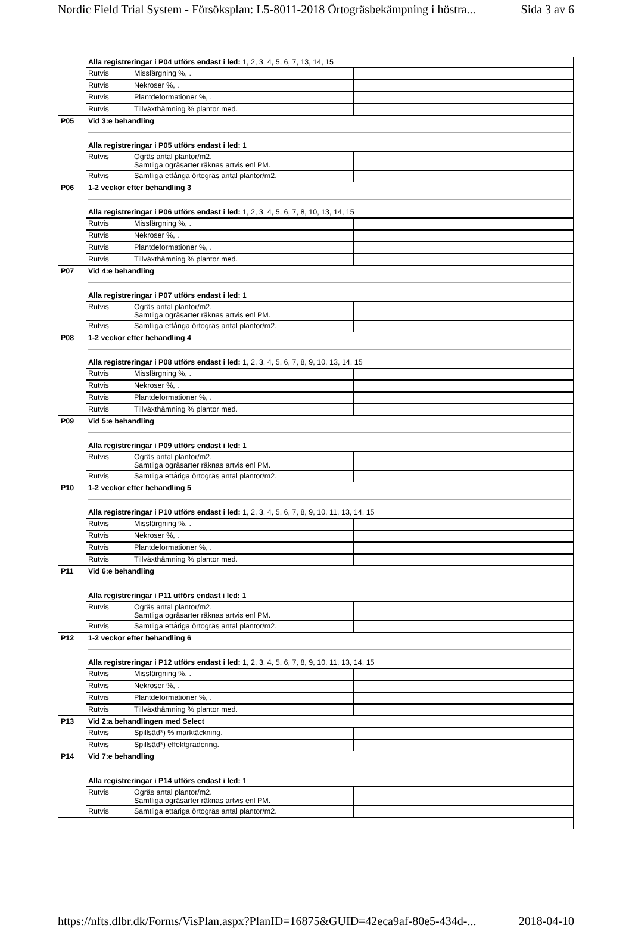Nordic Field Trial System - Försöksplan: L5-8011-2018 Örtogräsbekämpning i höstra... Sida 3 av 6
| | Alla registreringar i P04 utförs endast i led: 1, 2, 3, 4, 5, 6, 7, 13, 14, 15 / Rutvis / Missfärgning %, . / / / Rutvis / Nekroser %, . / / / Rutvis / Plantdeformationer %, . / / / Rutvis / Tillväxthämning % plantor med. / / |
| P05 | Vid 3:e behandling Alla registreringar i P05 utförs endast i led: 1 / Rutvis / Ogräs antal plantor/m2. Samtliga ogräsarter räknas artvis enl PM. / / / Rutvis / Samtliga ettåriga örtogräs antal plantor/m2. / / |
| P06 | 1-2 veckor efter behandling 3 Alla registreringar i P06 utförs endast i led: 1, 2, 3, 4, 5, 6, 7, 8, 10, 13, 14, 15 / Rutvis / Missfärgning %, . / / / Rutvis / Nekroser %, . / / / Rutvis / Plantdeformationer %, . / / / Rutvis / Tillväxthämning % plantor med. / / |
| P07 | Vid 4:e behandling Alla registreringar i P07 utförs endast i led: 1 / Rutvis / Ogräs antal plantor/m2. Samtliga ogräsarter räknas artvis enl PM. / / / Rutvis / Samtliga ettåriga örtogräs antal plantor/m2. / / |
| P08 | 1-2 veckor efter behandling 4 Alla registreringar i P08 utförs endast i led: 1, 2, 3, 4, 5, 6, 7, 8, 9, 10, 13, 14, 15 / Rutvis / Missfärgning %, . / / / Rutvis / Nekroser %, . / / / Rutvis / Plantdeformationer %, . / / / Rutvis / Tillväxthämning % plantor med. / / |
| P09 | Vid 5:e behandling Alla registreringar i P09 utförs endast i led: 1 / Rutvis / Ogräs antal plantor/m2. Samtliga ogräsarter räknas artvis enl PM. / / / Rutvis / Samtliga ettåriga örtogräs antal plantor/m2. / / |
| P10 | 1-2 veckor efter behandling 5 Alla registreringar i P10 utförs endast i led: 1, 2, 3, 4, 5, 6, 7, 8, 9, 10, 11, 13, 14, 15 / Rutvis / Missfärgning %, . / / / Rutvis / Nekroser %, . / / / Rutvis / Plantdeformationer %, . / / / Rutvis / Tillväxthämning % plantor med. / / |
| P11 | Vid 6:e behandling Alla registreringar i P11 utförs endast i led: 1 / Rutvis / Ogräs antal plantor/m2. Samtliga ogräsarter räknas artvis enl PM. / / / Rutvis / Samtliga ettåriga örtogräs antal plantor/m2. / / |
| P12 | 1-2 veckor efter behandling 6 Alla registreringar i P12 utförs endast i led: 1, 2, 3, 4, 5, 6, 7, 8, 9, 10, 11, 13, 14, 15 / Rutvis / Missfärgning %, . / / / Rutvis / Nekroser %, . / / / Rutvis / Plantdeformationer %, . / / / Rutvis / Tillväxthämning % plantor med. / / |
| P13 | Vid 2:a behandlingen med Select / Rutvis / Spillsäd*) % marktäckning. / / / Rutvis / Spillsäd*) effektgradering. / / |
| P14 | Vid 7:e behandling Alla registreringar i P14 utförs endast i led: 1 / Rutvis / Ogräs antal plantor/m2. Samtliga ogräsarter räknas artvis enl PM. / / / Rutvis / Samtliga ettåriga örtogräs antal plantor/m2. / / |
https://nfts.dlbr.dk/Forms/VisPlan.aspx?PlanID=16875&GUID=42eca9af-80e5-434d-... 2018-04-10